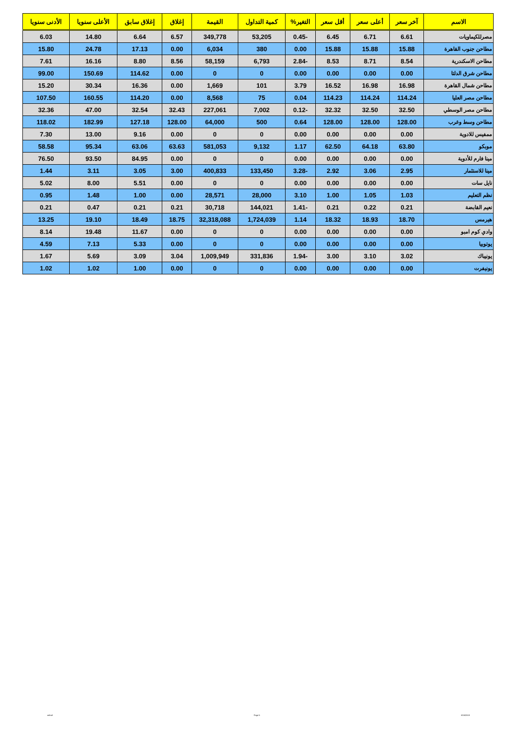| الاسم | آخر سعر | أعلى سعر | أقل سعر | التغير% | كمية التداول | القيمة | إغلاق | إغلاق سابق | الأعلى سنويا | الأدنى سنويا |
| --- | --- | --- | --- | --- | --- | --- | --- | --- | --- | --- |
| مصرللكيماويات | 6.61 | 6.71 | 6.45 | -0.45 | 53,205 | 349,778 | 6.57 | 6.64 | 14.80 | 6.03 |
| مطاحن جنوب القاهرة | 15.88 | 15.88 | 15.88 | 0.00 | 380 | 6,034 | 0.00 | 17.13 | 24.78 | 15.80 |
| مطاحن الاسكندرية | 8.54 | 8.71 | 8.53 | -2.84 | 6,793 | 58,159 | 8.56 | 8.80 | 16.16 | 7.61 |
| مطاحن شرق الدلتا | 0.00 | 0.00 | 0.00 | 0.00 | 0 | 0 | 0.00 | 114.62 | 150.69 | 99.00 |
| مطاحن شمال القاهرة | 16.98 | 16.98 | 16.52 | 3.79 | 101 | 1,669 | 0.00 | 16.36 | 30.34 | 15.20 |
| مطاحن مصر العليا | 114.24 | 114.24 | 114.23 | 0.04 | 75 | 8,568 | 0.00 | 114.20 | 160.55 | 107.50 |
| مطاحن مصر الوسطي | 32.50 | 32.50 | 32.32 | -0.12 | 7,002 | 227,061 | 32.43 | 32.54 | 47.00 | 32.36 |
| مطاحن وسط وغرب | 128.00 | 128.00 | 128.00 | 0.64 | 500 | 64,000 | 128.00 | 127.18 | 182.99 | 118.02 |
| ممفيس للادوية | 0.00 | 0.00 | 0.00 | 0.00 | 0 | 0 | 0.00 | 9.16 | 13.00 | 7.30 |
| موبكو | 63.80 | 64.18 | 62.50 | 1.17 | 9,132 | 581,053 | 63.63 | 63.06 | 95.34 | 58.58 |
| مينا فارم للأدوية | 0.00 | 0.00 | 0.00 | 0.00 | 0 | 0 | 0.00 | 84.95 | 93.50 | 76.50 |
| مينا للاستثمار | 2.95 | 3.06 | 2.92 | -3.28 | 133,450 | 400,833 | 3.00 | 3.05 | 3.11 | 1.44 |
| نايل سات | 0.00 | 0.00 | 0.00 | 0.00 | 0 | 0 | 0.00 | 5.51 | 8.00 | 5.02 |
| نظم التعليم | 1.03 | 1.05 | 1.00 | 3.10 | 28,000 | 28,571 | 0.00 | 1.00 | 1.48 | 0.95 |
| نعيم القابضة | 0.21 | 0.22 | 0.21 | -1.41 | 144,021 | 30,718 | 0.21 | 0.21 | 0.47 | 0.21 |
| هيرمس | 18.70 | 18.93 | 18.32 | 1.14 | 1,724,039 | 32,318,088 | 18.75 | 18.49 | 19.10 | 13.25 |
| وادي كوم امبو | 0.00 | 0.00 | 0.00 | 0.00 | 0 | 0 | 0.00 | 11.67 | 19.48 | 8.14 |
| يوتوبيا | 0.00 | 0.00 | 0.00 | 0.00 | 0 | 0 | 0.00 | 5.33 | 7.13 | 4.59 |
| يونيباك | 3.02 | 3.10 | 3.00 | -1.94 | 331,836 | 1,009,949 | 3.04 | 3.09 | 5.69 | 1.67 |
| يونيفرت | 0.00 | 0.00 | 0.00 | 0.00 | 0 | 0 | 0.00 | 1.00 | 1.02 | 1.02 |
ashraf Page 5 8/15/2019